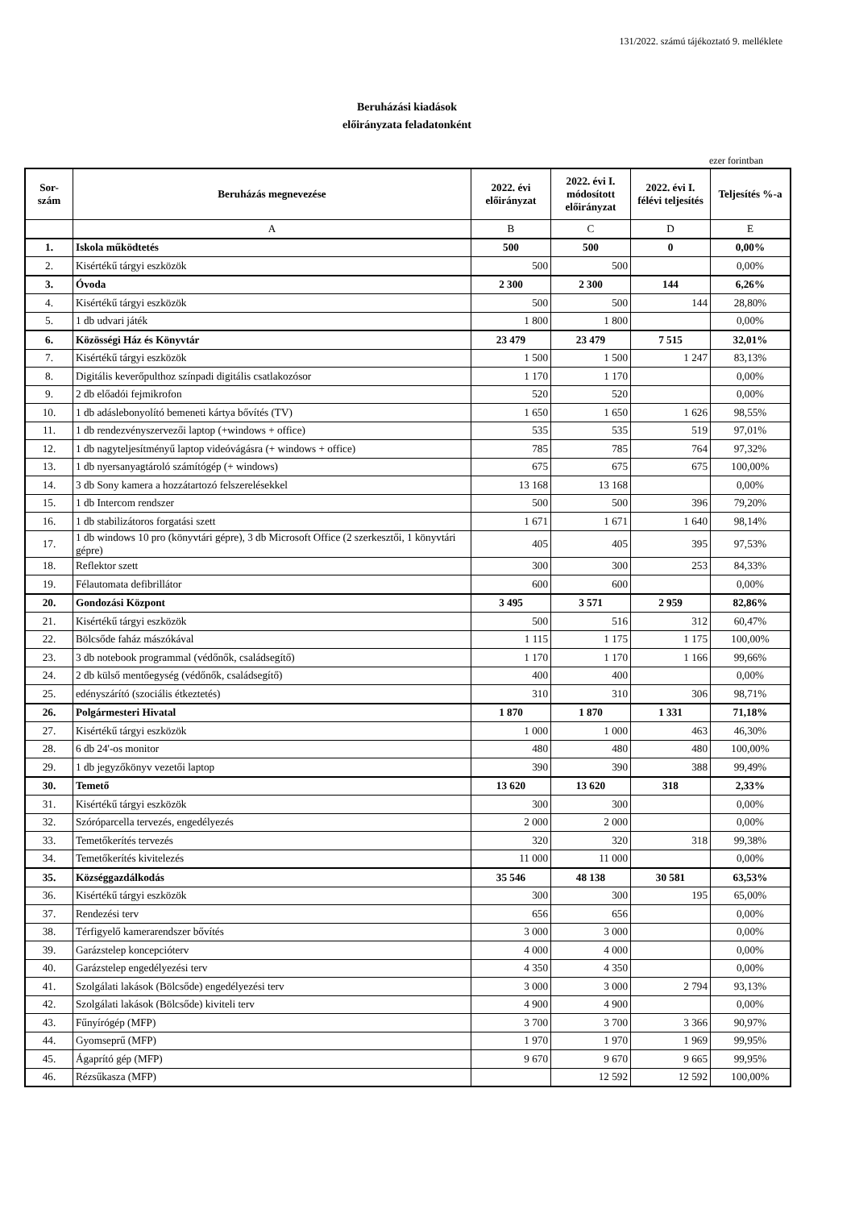131/2022. számú tájékoztató 9. melléklete
Beruházási kiadások
előirányzata feladatonként
ezer forintban
| Sor- szám | Beruházás megnevezése | 2022. évi előirányzat | 2022. évi I. módosított előirányzat | 2022. évi I. félévi teljesítés | Teljesítés %-a |
| --- | --- | --- | --- | --- | --- |
| | A | B | C | D | E |
| 1. | Iskola működtetés | 500 | 500 | 0 | 0,00% |
| 2. | Kisértékű tárgyi eszközök | 500 | 500 | | 0,00% |
| 3. | Óvoda | 2 300 | 2 300 | 144 | 6,26% |
| 4. | Kisértékű tárgyi eszközök | 500 | 500 | 144 | 28,80% |
| 5. | 1 db udvari játék | 1 800 | 1 800 | | 0,00% |
| 6. | Közösségi Ház és Könyvtár | 23 479 | 23 479 | 7 515 | 32,01% |
| 7. | Kisértékű tárgyi eszközök | 1 500 | 1 500 | 1 247 | 83,13% |
| 8. | Digitális keverőpulthoz színpadi digitális csatlakozósor | 1 170 | 1 170 | | 0,00% |
| 9. | 2 db előadói fejmikrofon | 520 | 520 | | 0,00% |
| 10. | 1 db adáslebonyolító bemeneti kártya bővítés (TV) | 1 650 | 1 650 | 1 626 | 98,55% |
| 11. | 1 db rendezvényszervezői laptop (+windows + office) | 535 | 535 | 519 | 97,01% |
| 12. | 1 db nagyteljesítményű laptop videóvágásra (+ windows + office) | 785 | 785 | 764 | 97,32% |
| 13. | 1 db nyersanyagtároló számítógép (+ windows) | 675 | 675 | 675 | 100,00% |
| 14. | 3 db Sony kamera a hozzátartozó felszerelésekkel | 13 168 | 13 168 | | 0,00% |
| 15. | 1 db Intercom rendszer | 500 | 500 | 396 | 79,20% |
| 16. | 1 db stabilizátoros forgatási szett | 1 671 | 1 671 | 1 640 | 98,14% |
| 17. | 1 db windows 10 pro (könyvtári gépre), 3 db Microsoft Office (2 szerkesztői, 1 könyvtári gépre) | 405 | 405 | 395 | 97,53% |
| 18. | Reflektor szett | 300 | 300 | 253 | 84,33% |
| 19. | Félautomata defibrillátor | 600 | 600 | | 0,00% |
| 20. | Gondozási Központ | 3 495 | 3 571 | 2 959 | 82,86% |
| 21. | Kisértékű tárgyi eszközök | 500 | 516 | 312 | 60,47% |
| 22. | Bölcsőde faház mászókával | 1 115 | 1 175 | 1 175 | 100,00% |
| 23. | 3 db notebook programmal (védőnők, családsegítő) | 1 170 | 1 170 | 1 166 | 99,66% |
| 24. | 2 db külső mentőegység (védőnők, családsegítő) | 400 | 400 | | 0,00% |
| 25. | edényszárító (szociális étkeztetés) | 310 | 310 | 306 | 98,71% |
| 26. | Polgármesteri Hivatal | 1 870 | 1 870 | 1 331 | 71,18% |
| 27. | Kisértékű tárgyi eszközök | 1 000 | 1 000 | 463 | 46,30% |
| 28. | 6 db 24'-os monitor | 480 | 480 | 480 | 100,00% |
| 29. | 1 db jegyzőkönyv vezetői laptop | 390 | 390 | 388 | 99,49% |
| 30. | Temető | 13 620 | 13 620 | 318 | 2,33% |
| 31. | Kisértékű tárgyi eszközök | 300 | 300 | | 0,00% |
| 32. | Szóróparcella tervezés, engedélyezés | 2 000 | 2 000 | | 0,00% |
| 33. | Temetőkerítés tervezés | 320 | 320 | 318 | 99,38% |
| 34. | Temetőkerítés kivitelezés | 11 000 | 11 000 | | 0,00% |
| 35. | Községgazdálkodás | 35 546 | 48 138 | 30 581 | 63,53% |
| 36. | Kisértékű tárgyi eszközök | 300 | 300 | 195 | 65,00% |
| 37. | Rendezési terv | 656 | 656 | | 0,00% |
| 38. | Térfigyelő kamerarendszer bővítés | 3 000 | 3 000 | | 0,00% |
| 39. | Garázstelep koncepcióterv | 4 000 | 4 000 | | 0,00% |
| 40. | Garázstelep engedélyezési terv | 4 350 | 4 350 | | 0,00% |
| 41. | Szolgálati lakások (Bölcsőde) engedélyezési terv | 3 000 | 3 000 | 2 794 | 93,13% |
| 42. | Szolgálati lakások (Bölcsőde) kiviteli terv | 4 900 | 4 900 | | 0,00% |
| 43. | Fűnyírógép (MFP) | 3 700 | 3 700 | 3 366 | 90,97% |
| 44. | Gyomseprű (MFP) | 1 970 | 1 970 | 1 969 | 99,95% |
| 45. | Ágaprító gép (MFP) | 9 670 | 9 670 | 9 665 | 99,95% |
| 46. | Rézsűkasza (MFP) | | 12 592 | 12 592 | 100,00% |